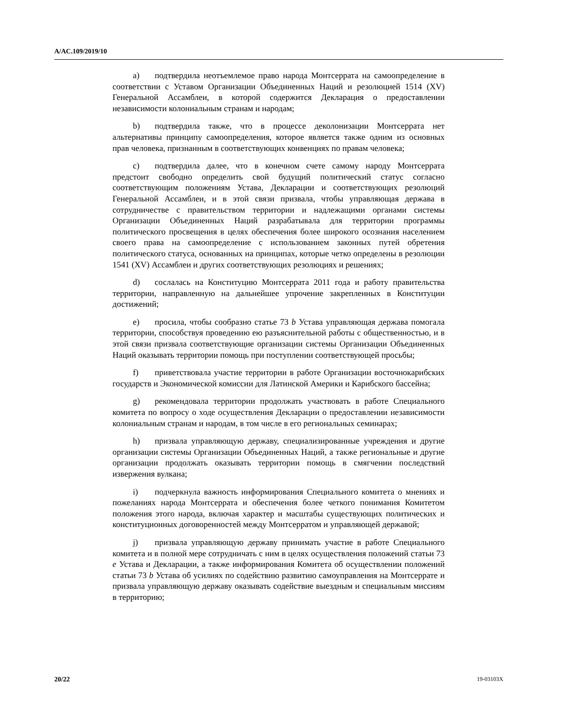A/AC.109/2019/10
a) подтвердила неотъемлемое право народа Монтсеррата на самоопределение в соответствии с Уставом Организации Объединенных Наций и резолюцией 1514 (XV) Генеральной Ассамблеи, в которой содержится Декларация о предоставлении независимости колониальным странам и народам;
b) подтвердила также, что в процессе деколонизации Монтсеррата нет альтернативы принципу самоопределения, которое является также одним из основных прав человека, признанным в соответствующих конвенциях по правам человека;
c) подтвердила далее, что в конечном счете самому народу Монтсеррата предстоит свободно определить свой будущий политический статус согласно соответствующим положениям Устава, Декларации и соответствующих резолюций Генеральной Ассамблеи, и в этой связи призвала, чтобы управляющая держава в сотрудничестве с правительством территории и надлежащими органами системы Организации Объединенных Наций разрабатывала для территории программы политического просвещения в целях обеспечения более широкого осознания населением своего права на самоопределение с использованием законных путей обретения политического статуса, основанных на принципах, которые четко определены в резолюции 1541 (XV) Ассамблеи и других соответствующих резолюциях и решениях;
d) сослалась на Конституцию Монтсеррата 2011 года и работу правительства территории, направленную на дальнейшее упрочение закрепленных в Конституции достижений;
e) просила, чтобы сообразно статье 73 b Устава управляющая держава помогала территории, способствуя проведению ею разъяснительной работы с общественностью, и в этой связи призвала соответствующие организации системы Организации Объединенных Наций оказывать территории помощь при поступлении соответствующей просьбы;
f) приветствовала участие территории в работе Организации восточнокарибских государств и Экономической комиссии для Латинской Америки и Карибского бассейна;
g) рекомендовала территории продолжать участвовать в работе Специального комитета по вопросу о ходе осуществления Декларации о предоставлении независимости колониальным странам и народам, в том числе в его региональных семинарах;
h) призвала управляющую державу, специализированные учреждения и другие организации системы Организации Объединенных Наций, а также региональные и другие организации продолжать оказывать территории помощь в смягчении последствий извержения вулкана;
i) подчеркнула важность информирования Специального комитета о мнениях и пожеланиях народа Монтсеррата и обеспечения более четкого понимания Комитетом положения этого народа, включая характер и масштабы существующих политических и конституционных договоренностей между Монтсерратом и управляющей державой;
j) призвала управляющую державу принимать участие в работе Специального комитета и в полной мере сотрудничать с ним в целях осуществления положений статьи 73 e Устава и Декларации, а также информирования Комитета об осуществлении положений статьи 73 b Устава об усилиях по содействию развитию самоуправления на Монтсеррате и призвала управляющую державу оказывать содействие выездным и специальным миссиям в территорию;
20/22 19-03103X